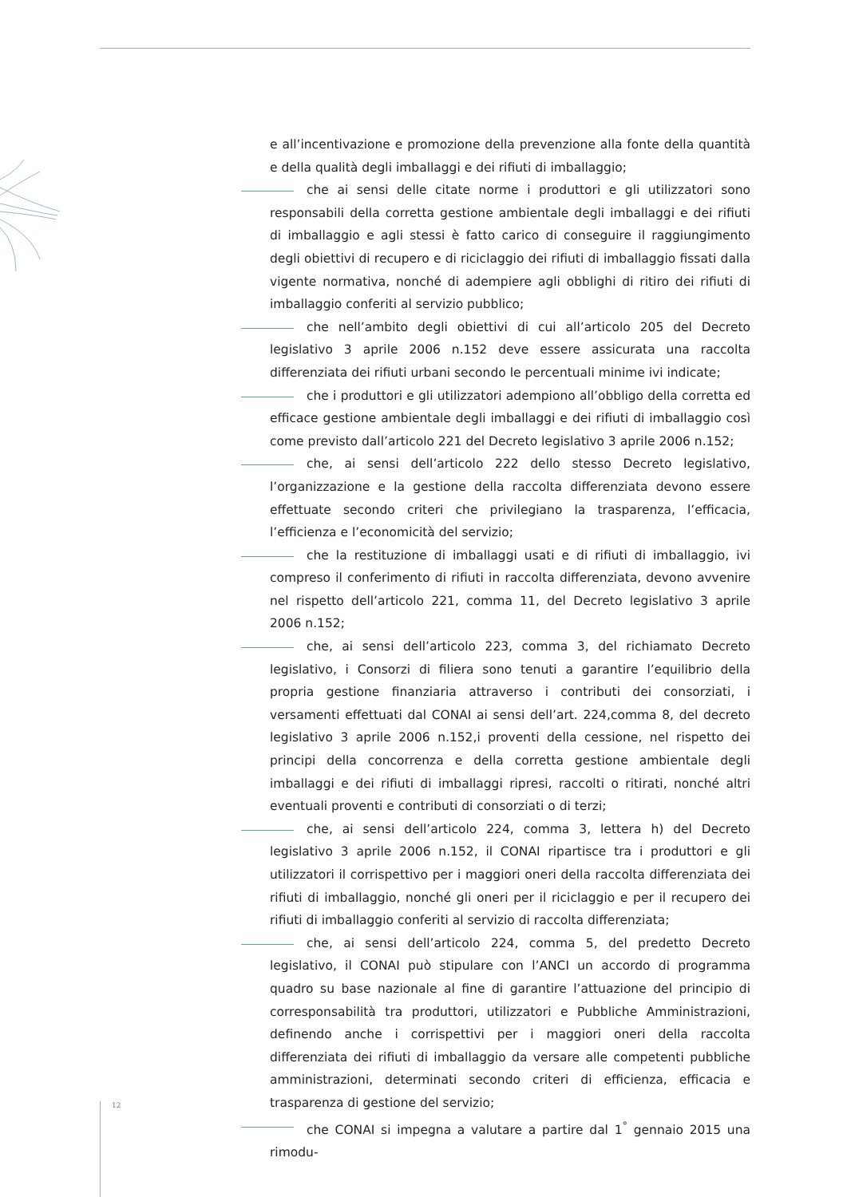e all’incentivazione e promozione della prevenzione alla fonte della quantità e della qualità degli imballaggi e dei rifiuti di imballaggio;
che ai sensi delle citate norme i produttori e gli utilizzatori sono responsabili della corretta gestione ambientale degli imballaggi e dei rifiuti di imballaggio e agli stessi è fatto carico di conseguire il raggiungimento degli obiettivi di recupero e di riciclaggio dei rifiuti di imballaggio fissati dalla vigente normativa, nonché di adempiere agli obblighi di ritiro dei rifiuti di imballaggio conferiti al servizio pubblico;
che nell’ambito degli obiettivi di cui all’articolo 205 del Decreto legislativo 3 aprile 2006 n.152 deve essere assicurata una raccolta differenziata dei rifiuti urbani secondo le percentuali minime ivi indicate;
che i produttori e gli utilizzatori adempiono all’obbligo della corretta ed efficace gestione ambientale degli imballaggi e dei rifiuti di imballaggio così come previsto dall’articolo 221 del Decreto legislativo 3 aprile 2006 n.152;
che, ai sensi dell’articolo 222 dello stesso Decreto legislativo, l’organizzazione e la gestione della raccolta differenziata devono essere effettuate secondo criteri che privilegiano la trasparenza, l’efficacia, l’efficienza e l’economicità del servizio;
che la restituzione di imballaggi usati e di rifiuti di imballaggio, ivi compreso il conferimento di rifiuti in raccolta differenziata, devono avvenire nel rispetto dell’articolo 221, comma 11, del Decreto legislativo 3 aprile 2006 n.152;
che, ai sensi dell’articolo 223, comma 3, del richiamato Decreto legislativo, i Consorzi di filiera sono tenuti a garantire l’equilibrio della propria gestione finanziaria attraverso i contributi dei consorziati, i versamenti effettuati dal CONAI ai sensi dell’art. 224,comma 8, del decreto legislativo 3 aprile 2006 n.152,i proventi della cessione, nel rispetto dei principi della concorrenza e della corretta gestione ambientale degli imballaggi e dei rifiuti di imballaggi ripresi, raccolti o ritirati, nonché altri eventuali proventi e contributi di consorziati o di terzi;
che, ai sensi dell’articolo 224, comma 3, lettera h) del Decreto legislativo 3 aprile 2006 n.152, il CONAI ripartisce tra i produttori e gli utilizzatori il corrispettivo per i maggiori oneri della raccolta differenziata dei rifiuti di imballaggio, nonché gli oneri per il riciclaggio e per il recupero dei rifiuti di imballaggio conferiti al servizio di raccolta differenziata;
che, ai sensi dell’articolo 224, comma 5, del predetto Decreto legislativo, il CONAI può stipulare con l’ANCI un accordo di programma quadro su base nazionale al fine di garantire l’attuazione del principio di corresponsabilità tra produttori, utilizzatori e Pubbliche Amministrazioni, definendo anche i corrispettivi per i maggiori oneri della raccolta differenziata dei rifiuti di imballaggio da versare alle competenti pubbliche amministrazioni, determinati secondo criteri di efficienza, efficacia e trasparenza di gestione del servizio;
che CONAI si impegna a valutare a partire dal 1<sup>°</sup> gennaio 2015 una rimodu-
12